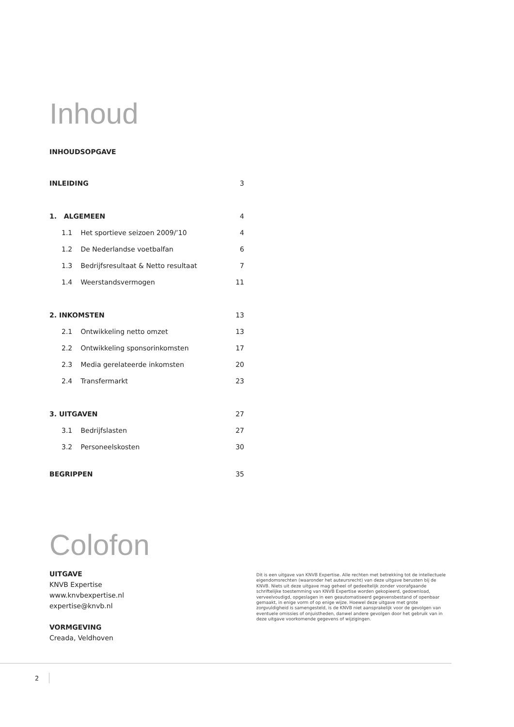Inhoud
INHOUDSOPGAVE
INLEIDING 3
1. ALGEMEEN 4
1.1 Het sportieve seizoen 2009/’10 4
1.2 De Nederlandse voetbalfan 6
1.3 Bedrijfsresultaat & Netto resultaat 7
1.4 Weerstandsvermogen 11
2. INKOMSTEN 13
2.1 Ontwikkeling netto omzet 13
2.2 Ontwikkeling sponsorinkomsten 17
2.3 Media gerelateerde inkomsten 20
2.4 Transfermarkt 23
3. UITGAVEN 27
3.1 Bedrijfslasten 27
3.2 Personeelskosten 30
BEGRIPPEN 35
Colofon
UITGAVE
KNVB Expertise
www.knvbexpertise.nl
expertise@knvb.nl
VORMGEVING
Creada, Veldhoven
Dit is een uitgave van KNVB Expertise. Alle rechten met betrekking tot de intellectuele eigendomsrechten (waaronder het auteursrecht) van deze uitgave berusten bij de KNVB. Niets uit deze uitgave mag geheel of gedeeltelijk zonder voorafgaande schriftelijke toestemming van KNVB Expertise worden gekopieerd, gedownload, verveelvoudigd, opgeslagen in een geautomatiseerd gegevensbestand of openbaar gemaakt, in enige vorm of op enige wijze. Hoewel deze uitgave met grote zorgvuldigheid is samengesteld, is de KNVB niet aansprakelijk voor de gevolgen van eventuele omissies of onjuistheden, danwel andere gevolgen door het gebruik van in deze uitgave voorkomende gegevens of wijzigingen.
2